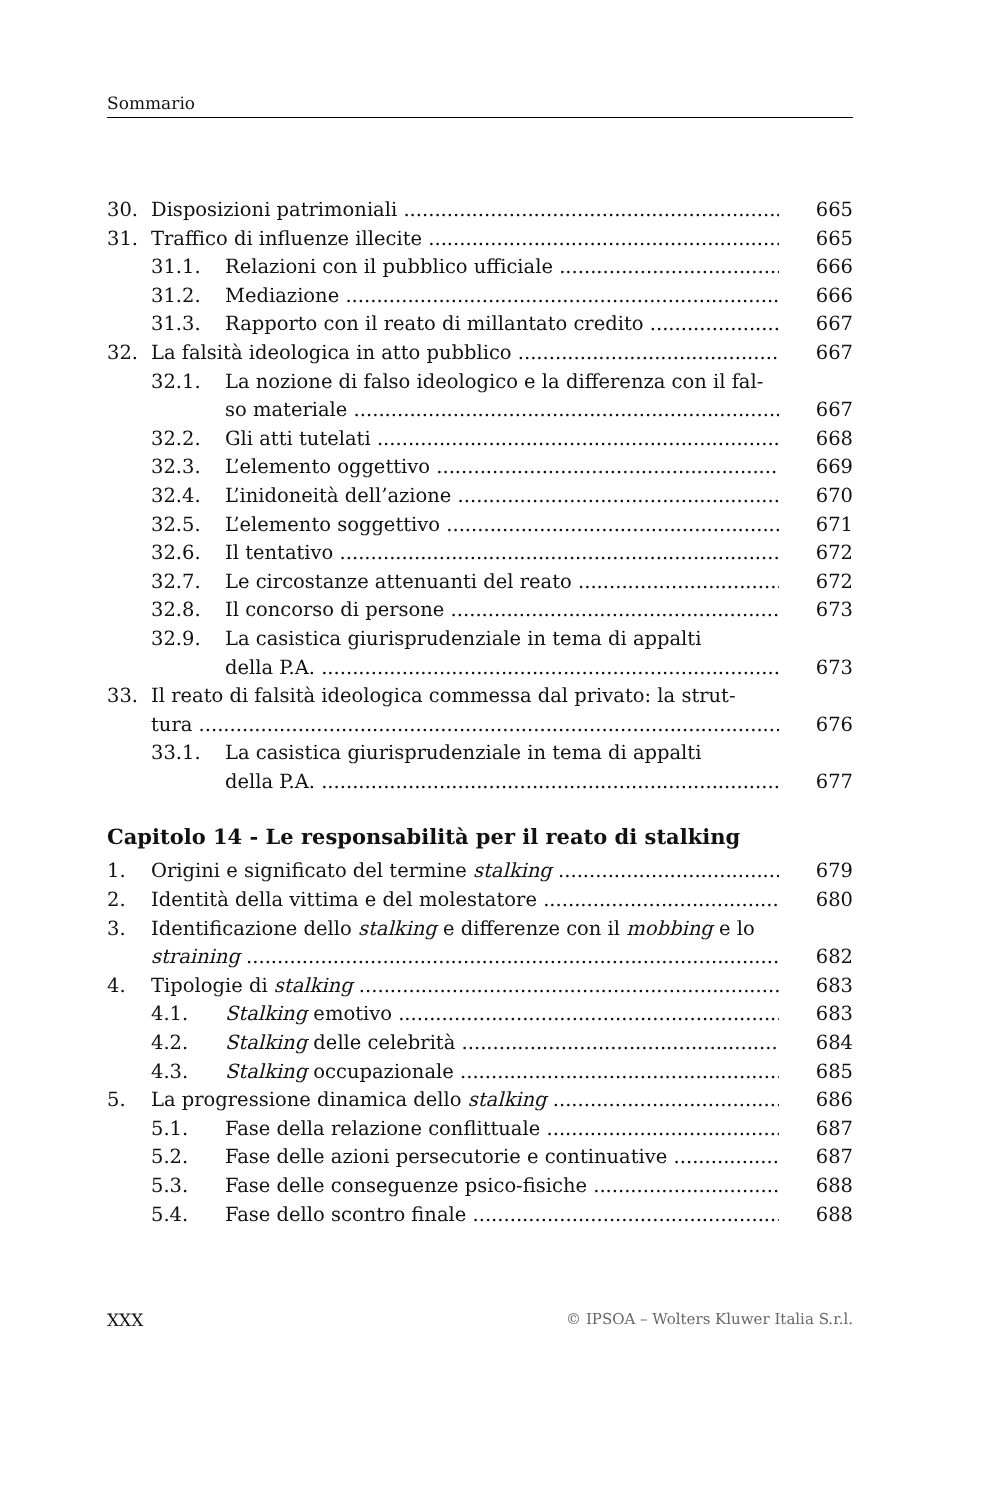Sommario
30. Disposizioni patrimoniali 665
31. Traffico di influenze illecite 665
31.1. Relazioni con il pubblico ufficiale 666
31.2. Mediazione 666
31.3. Rapporto con il reato di millantato credito 667
32. La falsità ideologica in atto pubblico 667
32.1. La nozione di falso ideologico e la differenza con il fal-
so materiale 667
32.2. Gli atti tutelati 668
32.3. L’elemento oggettivo 669
32.4. L’inidoneità dell’azione 670
32.5. L’elemento soggettivo 671
32.6. Il tentativo 672
32.7. Le circostanze attenuanti del reato 672
32.8. Il concorso di persone 673
32.9. La casistica giurisprudenziale in tema di appalti
della P.A. 673
33. Il reato di falsità ideologica commessa dal privato: la strut-
tura 676
33.1. La casistica giurisprudenziale in tema di appalti
della P.A. 677
Capitolo 14 - Le responsabilità per il reato di stalking
1. Origini e significato del termine stalking 679
2. Identità della vittima e del molestatore 680
3. Identificazione dello stalking e differenze con il mobbing e lo
straining 682
4. Tipologie di stalking 683
4.1. Stalking emotivo 683
4.2. Stalking delle celebrità 684
4.3. Stalking occupazionale 685
5. La progressione dinamica dello stalking 686
5.1. Fase della relazione conflittuale 687
5.2. Fase delle azioni persecutorie e continuative 687
5.3. Fase delle conseguenze psico-fisiche 688
5.4. Fase dello scontro finale 688
XXX © IPSOA – Wolters Kluwer Italia S.r.l.